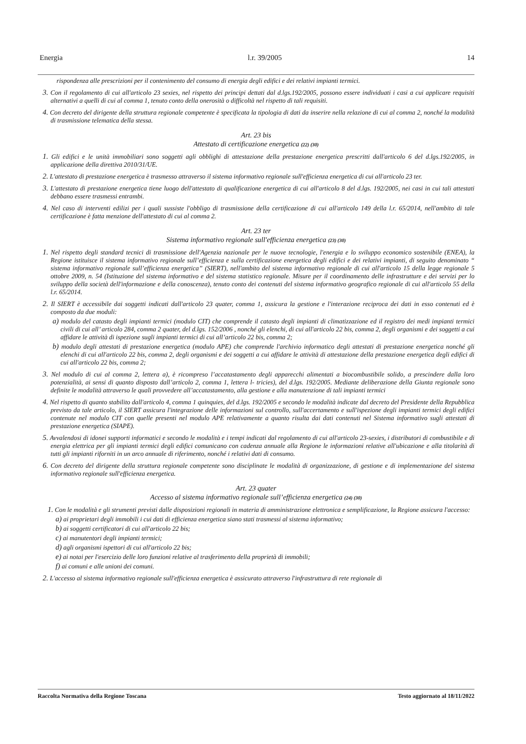Energia l.r. 39/2005 14
rispondenza alle prescrizioni per il contenimento del consumo di energia degli edifici e dei relativi impianti termici.
3. Con il regolamento di cui all'articolo 23 sexies, nel rispetto dei principi dettati dal d.lgs.192/2005, possono essere individuati i casi a cui applicare requisiti alternativi a quelli di cui al comma 1, tenuto conto della onerosità o difficoltà nel rispetto di tali requisiti.
4. Con decreto del dirigente della struttura regionale competente è specificata la tipologia di dati da inserire nella relazione di cui al comma 2, nonché la modalità di trasmissione telematica della stessa.
Art. 23 bis
Attestato di certificazione energetica (22) (30)
1. Gli edifici e le unità immobiliari sono soggetti agli obblighi di attestazione della prestazione energetica prescritti dall'articolo 6 del d.lgs.192/2005, in applicazione della direttiva 2010/31/UE.
2. L'attestato di prestazione energetica è trasmesso attraverso il sistema informativo regionale sull'efficienza energetica di cui all'articolo 23 ter.
3. L'attestato di prestazione energetica tiene luogo dell'attestato di qualificazione energetica di cui all'articolo 8 del d.lgs. 192/2005, nei casi in cui tali attestati debbano essere trasmessi entrambi.
4. Nel caso di interventi edilizi per i quali sussiste l'obbligo di trasmissione della certificazione di cui all'articolo 149 della l.r. 65/2014, nell'ambito di tale certificazione è fatta menzione dell'attestato di cui al comma 2.
Art. 23 ter
Sistema informativo regionale sull'efficienza energetica (23) (30)
1. Nel rispetto degli standard tecnici di trasmissione dell'Agenzia nazionale per le nuove tecnologie, l'energia e lo sviluppo economico sostenibile (ENEA), la Regione istituisce il sistema informativo regionale sull’efficienza e sulla certificazione energetica degli edifici e dei relativi impianti, di seguito denominato “ sistema informativo regionale sull’efficienza energetica” (SIERT), nell'ambito del sistema informativo regionale di cui all'articolo 15 della legge regionale 5 ottobre 2009, n. 54 (Istituzione del sistema informativo e del sistema statistico regionale. Misure per il coordinamento delle infrastrutture e dei servizi per lo sviluppo della società dell'informazione e della conoscenza), tenuto conto dei contenuti del sistema informativo geografico regionale di cui all'articolo 55 della l.r. 65/2014.
2. Il SIERT è accessibile dai soggetti indicati dall'articolo 23 quater, comma 1, assicura la gestione e l'interazione reciproca dei dati in esso contenuti ed è composto da due moduli:
a) modulo del catasto degli impianti termici (modulo CIT) che comprende il catasto degli impianti di climatizzazione ed il registro dei medi impianti termici civili di cui all’ articolo 284, comma 2 quater, del d.lgs. 152/2006 , nonché gli elenchi, di cui all'articolo 22 bis, comma 2, degli organismi e dei soggetti a cui affidare le attività di ispezione sugli impianti termici di cui all’articolo 22 bis, comma 2;
b) modulo degli attestati di prestazione energetica (modulo APE) che comprende l'archivio informatico degli attestati di prestazione energetica nonché gli elenchi di cui all'articolo 22 bis, comma 2, degli organismi e dei soggetti a cui affidare le attività di attestazione della prestazione energetica degli edifici di cui all'articolo 22 bis, comma 2;
3. Nel modulo di cui al comma 2, lettera a), è ricompreso l’accatastamento degli apparecchi alimentati a biocombustibile solido, a prescindere dalla loro potenzialità, ai sensi di quanto disposto dall’articolo 2, comma 1, lettera l- tricies), del d.lgs. 192/2005. Mediante deliberazione della Giunta regionale sono definite le modalità attraverso le quali provvedere all’accatastamento, alla gestione e alla manutenzione di tali impianti termici
4. Nel rispetto di quanto stabilito dall'articolo 4, comma 1 quinquies, del d.lgs. 192/2005 e secondo le modalità indicate dal decreto del Presidente della Repubblica previsto da tale articolo, il SIERT assicura l'integrazione delle informazioni sul controllo, sull'accertamento e sull'ispezione degli impianti termici degli edifici contenute nel modulo CIT con quelle presenti nel modulo APE relativamente a quanto risulta dai dati contenuti nel Sistema informativo sugli attestati di prestazione energetica (SIAPE).
5. Avvalendosi di idonei supporti informatici e secondo le modalità e i tempi indicati dal regolamento di cui all'articolo 23-sexies, i distributori di combustibile e di energia elettrica per gli impianti termici degli edifici comunicano con cadenza annuale alla Regione le informazioni relative all'ubicazione e alla titolarità di tutti gli impianti riforniti in un arco annuale di riferimento, nonché i relativi dati di consumo.
6. Con decreto del dirigente della struttura regionale competente sono disciplinate le modalità di organizzazione, di gestione e di implementazione del sistema informativo regionale sull'efficienza energetica.
Art. 23 quater
Accesso al sistema informativo regionale sull’efficienza energetica (24) (30)
1. Con le modalità e gli strumenti previsti dalle disposizioni regionali in materia di amministrazione elettronica e semplificazione, la Regione assicura l'accesso:
a) ai proprietari degli immobili i cui dati di efficienza energetica siano stati trasmessi al sistema informativo;
b) ai soggetti certificatori di cui all'articolo 22 bis;
c) ai manutentori degli impianti termici;
d) agli organismi ispettori di cui all'articolo 22 bis;
e) ai notai per l'esercizio delle loro funzioni relative al trasferimento della proprietà di immobili;
f) ai comuni e alle unioni dei comuni.
2. L'accesso al sistema informativo regionale sull'efficienza energetica è assicurato attraverso l'infrastruttura di rete regionale di
Raccolta Normativa della Regione Toscana Testo aggiornato al 18/11/2022